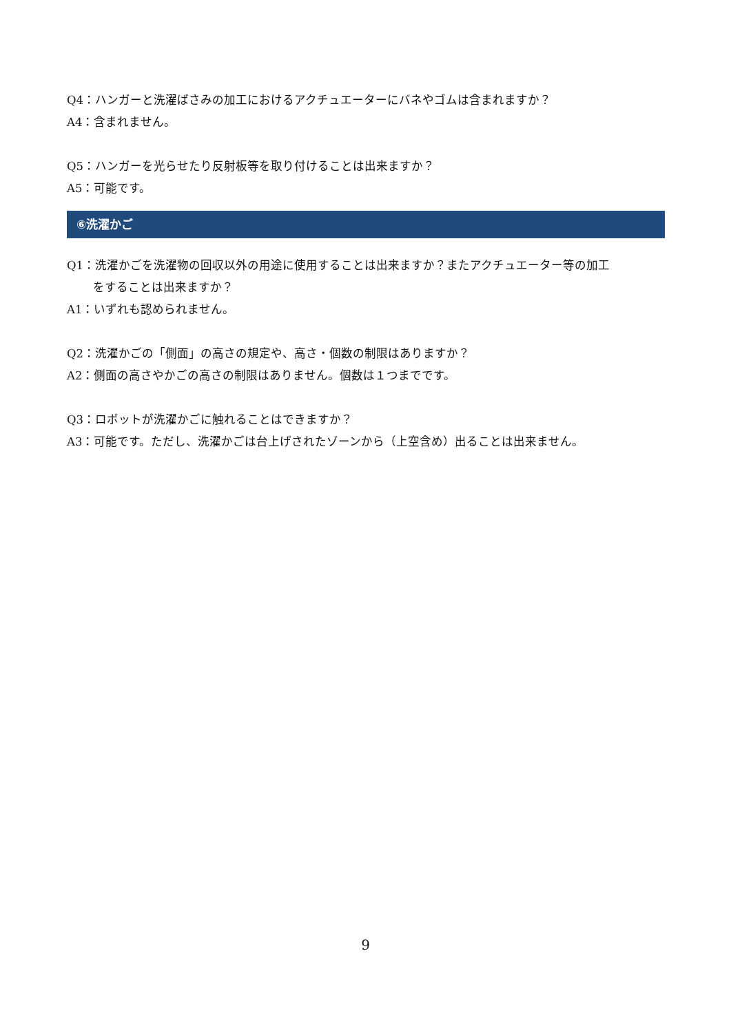Q4：ハンガーと洗濯ばさみの加工におけるアクチュエーターにバネやゴムは含まれますか？
A4：含まれません。
Q5：ハンガーを光らせたり反射板等を取り付けることは出来ますか？
A5：可能です。
⑥洗濯かご
Q1：洗濯かごを洗濯物の回収以外の用途に使用することは出来ますか？またアクチュエーター等の加工
をすることは出来ますか？
A1：いずれも認められません。
Q2：洗濯かごの「側面」の高さの規定や、高さ・個数の制限はありますか？
A2：側面の高さやかごの高さの制限はありません。個数は１つまでです。
Q3：ロボットが洗濯かごに触れることはできますか？
A3：可能です。ただし、洗濯かごは台上げされたゾーンから（上空含め）出ることは出来ません。
9